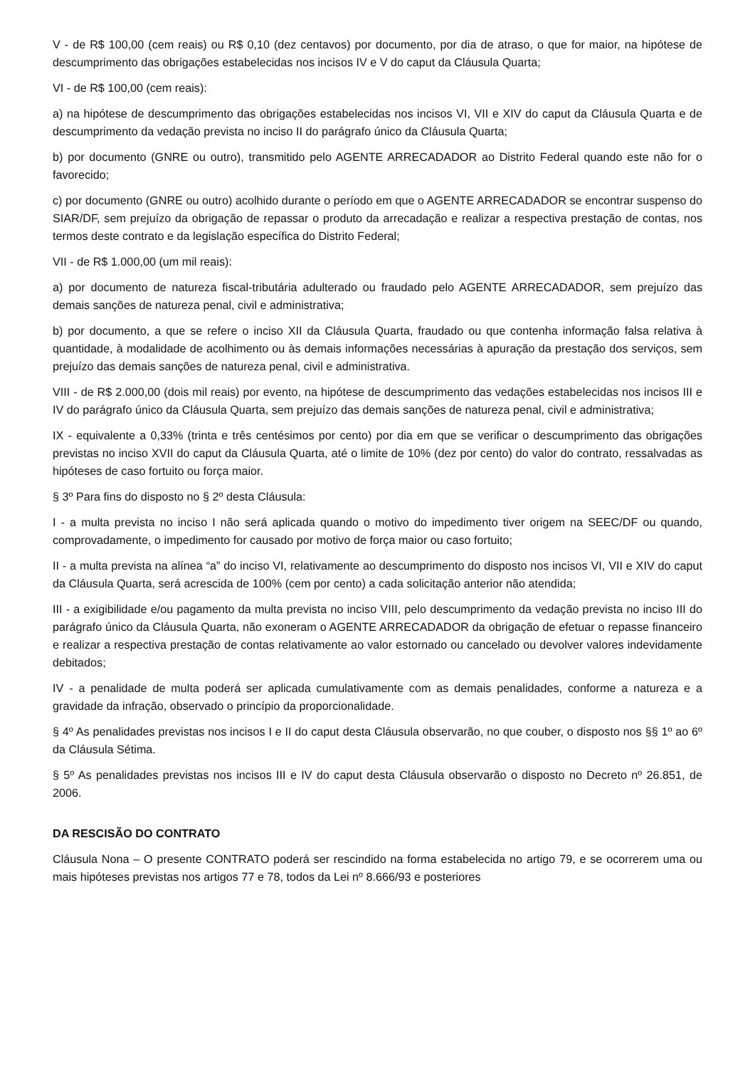V - de R$ 100,00 (cem reais) ou R$ 0,10 (dez centavos) por documento, por dia de atraso, o que for maior, na hipótese de descumprimento das obrigações estabelecidas nos incisos IV e V do caput da Cláusula Quarta;
VI - de R$ 100,00 (cem reais):
a) na hipótese de descumprimento das obrigações estabelecidas nos incisos VI, VII e XIV do caput da Cláusula Quarta e de descumprimento da vedação prevista no inciso II do parágrafo único da Cláusula Quarta;
b) por documento (GNRE ou outro), transmitido pelo AGENTE ARRECADADOR ao Distrito Federal quando este não for o favorecido;
c) por documento (GNRE ou outro) acolhido durante o período em que o AGENTE ARRECADADOR se encontrar suspenso do SIAR/DF, sem prejuízo da obrigação de repassar o produto da arrecadação e realizar a respectiva prestação de contas, nos termos deste contrato e da legislação específica do Distrito Federal;
VII - de R$ 1.000,00 (um mil reais):
a) por documento de natureza fiscal-tributária adulterado ou fraudado pelo AGENTE ARRECADADOR, sem prejuízo das demais sanções de natureza penal, civil e administrativa;
b) por documento, a que se refere o inciso XII da Cláusula Quarta, fraudado ou que contenha informação falsa relativa à quantidade, à modalidade de acolhimento ou às demais informações necessárias à apuração da prestação dos serviços, sem prejuízo das demais sanções de natureza penal, civil e administrativa.
VIII - de R$ 2.000,00 (dois mil reais) por evento, na hipótese de descumprimento das vedações estabelecidas nos incisos III e IV do parágrafo único da Cláusula Quarta, sem prejuízo das demais sanções de natureza penal, civil e administrativa;
IX - equivalente a 0,33% (trinta e três centésimos por cento) por dia em que se verificar o descumprimento das obrigações previstas no inciso XVII do caput da Cláusula Quarta, até o limite de 10% (dez por cento) do valor do contrato, ressalvadas as hipóteses de caso fortuito ou força maior.
§ 3º Para fins do disposto no § 2º desta Cláusula:
I - a multa prevista no inciso I não será aplicada quando o motivo do impedimento tiver origem na SEEC/DF ou quando, comprovadamente, o impedimento for causado por motivo de força maior ou caso fortuito;
II - a multa prevista na alínea “a” do inciso VI, relativamente ao descumprimento do disposto nos incisos VI, VII e XIV do caput da Cláusula Quarta, será acrescida de 100% (cem por cento) a cada solicitação anterior não atendida;
III - a exigibilidade e/ou pagamento da multa prevista no inciso VIII, pelo descumprimento da vedação prevista no inciso III do parágrafo único da Cláusula Quarta, não exoneram o AGENTE ARRECADADOR da obrigação de efetuar o repasse financeiro e realizar a respectiva prestação de contas relativamente ao valor estornado ou cancelado ou devolver valores indevidamente debitados;
IV - a penalidade de multa poderá ser aplicada cumulativamente com as demais penalidades, conforme a natureza e a gravidade da infração, observado o princípio da proporcionalidade.
§ 4º As penalidades previstas nos incisos I e II do caput desta Cláusula observarão, no que couber, o disposto nos §§ 1º ao 6º da Cláusula Sétima.
§ 5º As penalidades previstas nos incisos III e IV do caput desta Cláusula observarão o disposto no Decreto nº 26.851, de 2006.
DA RESCISÃO DO CONTRATO
Cláusula Nona – O presente CONTRATO poderá ser rescindido na forma estabelecida no artigo 79, e se ocorrerem uma ou mais hipóteses previstas nos artigos 77 e 78, todos da Lei nº 8.666/93 e posteriores